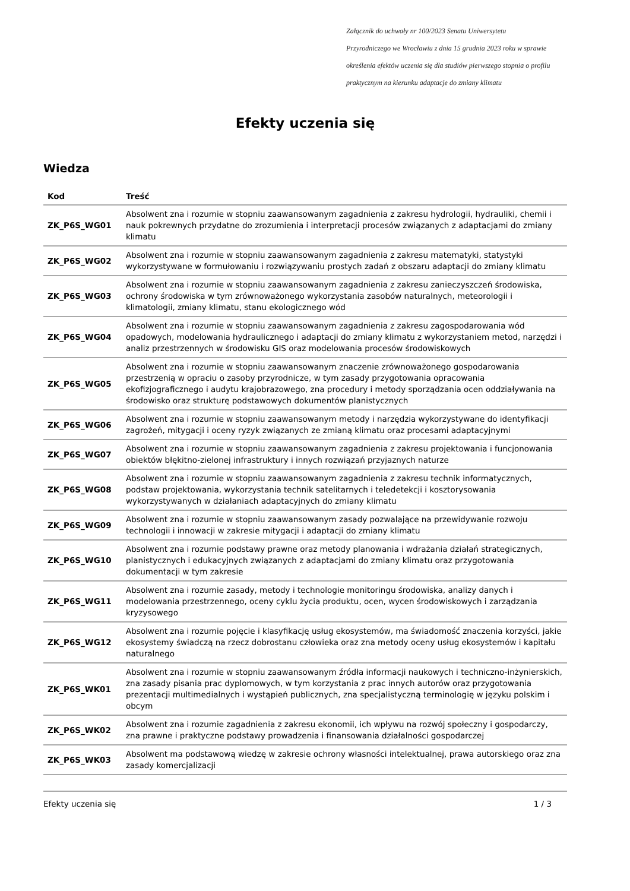Załącznik do uchwały nr 100/2023 Senatu Uniwersytetu
Przyrodniczego we Wrocławiu z dnia 15 grudnia 2023 roku w sprawie
określenia efektów uczenia się dla studiów pierwszego stopnia o profilu
praktycznym na kierunku adaptacje do zmiany klimatu
Efekty uczenia się
Wiedza
| Kod | Treść |
| --- | --- |
| ZK_P6S_WG01 | Absolwent zna i rozumie w stopniu zaawansowanym zagadnienia z zakresu hydrologii, hydrauliki, chemii i nauk pokrewnych przydatne do zrozumienia i interpretacji procesów związanych z adaptacjami do zmiany klimatu |
| ZK_P6S_WG02 | Absolwent zna i rozumie w stopniu zaawansowanym zagadnienia z zakresu matematyki, statystyki wykorzystywane w formułowaniu i rozwiązywaniu prostych zadań z obszaru adaptacji do zmiany klimatu |
| ZK_P6S_WG03 | Absolwent zna i rozumie w stopniu zaawansowanym zagadnienia z zakresu zanieczyszczeń środowiska, ochrony środowiska w tym zrównoważonego wykorzystania zasobów naturalnych, meteorologii i klimatologii, zmiany klimatu, stanu ekologicznego wód |
| ZK_P6S_WG04 | Absolwent zna i rozumie w stopniu zaawansowanym zagadnienia z zakresu zagospodarowania wód opadowych, modelowania hydraulicznego i adaptacji do zmiany klimatu z wykorzystaniem metod, narzędzi i analiz przestrzennych w środowisku GIS oraz modelowania procesów środowiskowych |
| ZK_P6S_WG05 | Absolwent zna i rozumie w stopniu zaawansowanym znaczenie zrównoważonego gospodarowania przestrzenią w opraciu o zasoby przyrodnicze, w tym zasady przygotowania opracowania ekofizjograficznego i audytu krajobrazowego, zna procedury i metody sporządzania ocen oddziaływania na środowisko oraz strukturę podstawowych dokumentów planistycznych |
| ZK_P6S_WG06 | Absolwent zna i rozumie w stopniu zaawansowanym metody i narzędzia wykorzystywane do identyfikacji zagrożeń, mitygacji i oceny ryzyk związanych ze zmianą klimatu oraz procesami adaptacyjnymi |
| ZK_P6S_WG07 | Absolwent zna i rozumie w stopniu zaawansowanym zagadnienia z zakresu projektowania i funcjonowania obiektów błękitno-zielonej infrastruktury i innych rozwiązań przyjaznych naturze |
| ZK_P6S_WG08 | Absolwent zna i rozumie w stopniu zaawansowanym zagadnienia z zakresu technik informatycznych, podstaw projektowania, wykorzystania technik satelitarnych i teledetekcji i kosztorysowania wykorzystywanych w działaniach adaptacyjnych do zmiany klimatu |
| ZK_P6S_WG09 | Absolwent zna i rozumie w stopniu zaawansowanym zasady pozwalające na przewidywanie rozwoju technologii i innowacji w zakresie mitygacji i adaptacji do zmiany klimatu |
| ZK_P6S_WG10 | Absolwent zna i rozumie podstawy prawne oraz metody planowania i wdrażania działań strategicznych, planistycznych i edukacyjnych związanych z adaptacjami do zmiany klimatu oraz przygotowania dokumentacji w tym zakresie |
| ZK_P6S_WG11 | Absolwent zna i rozumie zasady, metody i technologie monitoringu środowiska, analizy danych i modelowania przestrzennego, oceny cyklu życia produktu, ocen, wycen środowiskowych i zarządzania kryzysowego |
| ZK_P6S_WG12 | Absolwent zna i rozumie pojęcie i klasyfikację usług ekosystemów, ma świadomość znaczenia korzyści, jakie ekosystemy świadczą na rzecz dobrostanu człowieka oraz zna metody oceny usług ekosystemów i kapitału naturalnego |
| ZK_P6S_WK01 | Absolwent zna i rozumie w stopniu zaawansowanym źródła informacji naukowych i techniczno-inżynierskich, zna zasady pisania prac dyplomowych, w tym korzystania z prac innych autorów oraz przygotowania prezentacji multimedialnych i wystąpień publicznych, zna specjalistyczną terminologię w języku polskim i obcym |
| ZK_P6S_WK02 | Absolwent zna i rozumie zagadnienia z zakresu ekonomii, ich wpływu na rozwój społeczny i gospodarczy, zna prawne i praktyczne podstawy prowadzenia i finansowania działalności gospodarczej |
| ZK_P6S_WK03 | Absolwent ma podstawową wiedzę w zakresie ochrony własności intelektualnej, prawa autorskiego oraz zna zasady komercjalizacji |
Efekty uczenia się 1 / 3